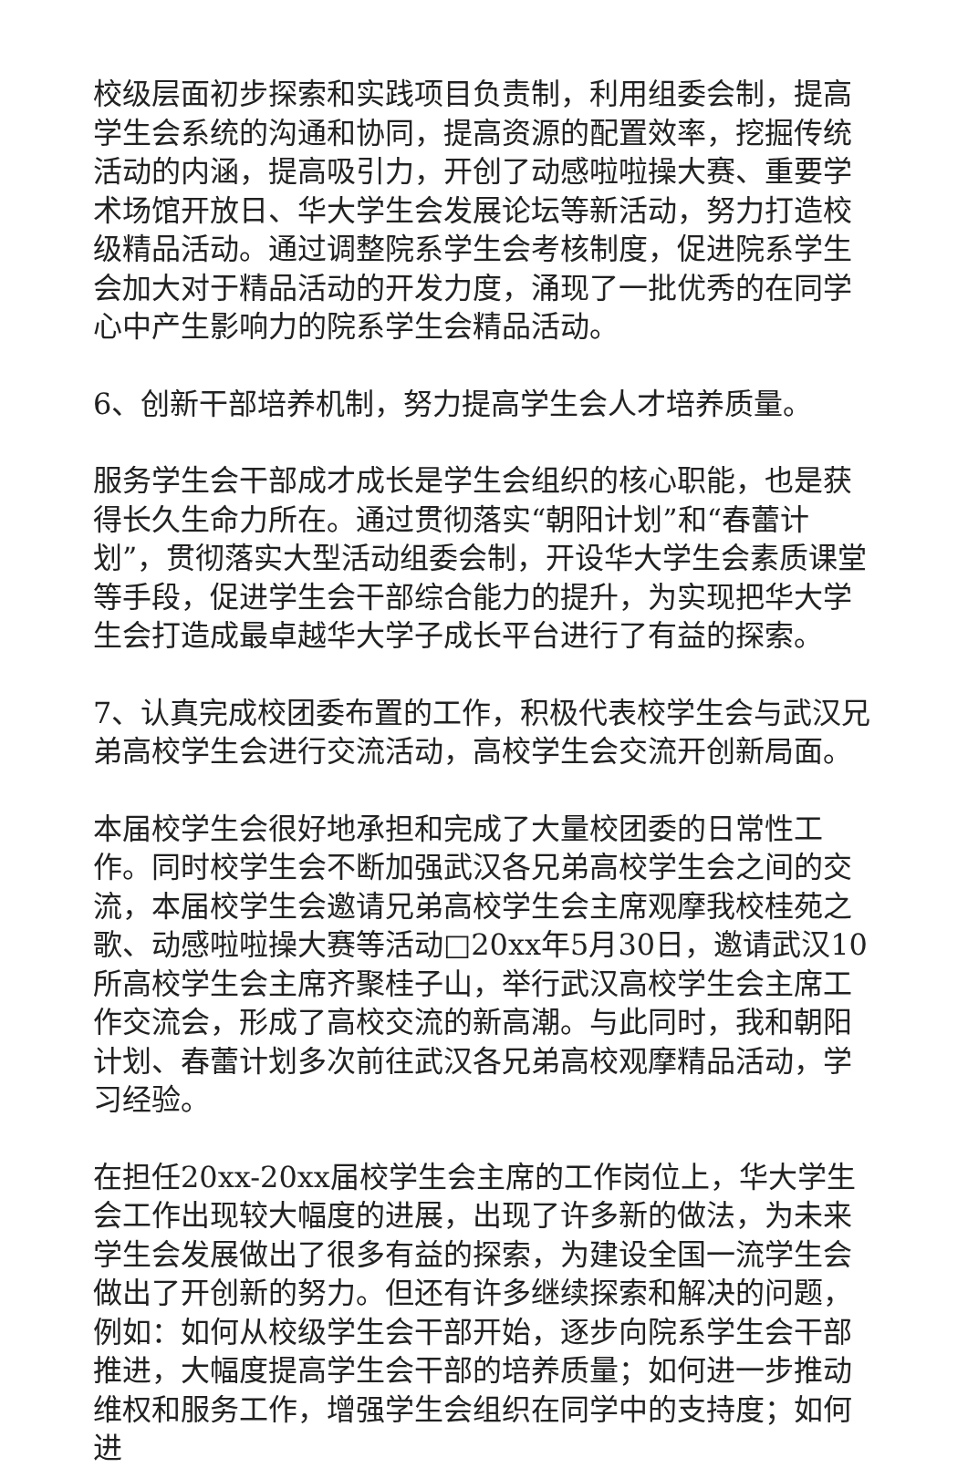校级层面初步探索和实践项目负责制，利用组委会制，提高学生会系统的沟通和协同，提高资源的配置效率，挖掘传统活动的内涵，提高吸引力，开创了动感啦啦操大赛、重要学术场馆开放日、华大学生会发展论坛等新活动，努力打造校级精品活动。通过调整院系学生会考核制度，促进院系学生会加大对于精品活动的开发力度，涌现了一批优秀的在同学心中产生影响力的院系学生会精品活动。
6、创新干部培养机制，努力提高学生会人才培养质量。
服务学生会干部成才成长是学生会组织的核心职能，也是获得长久生命力所在。通过贯彻落实“朝阳计划”和“春蕾计划”，贯彻落实大型活动组委会制，开设华大学生会素质课堂等手段，促进学生会干部综合能力的提升，为实现把华大学生会打造成最卓越华大学子成长平台进行了有益的探索。
7、认真完成校团委布置的工作，积极代表校学生会与武汉兄弟高校学生会进行交流活动，高校学生会交流开创新局面。
本届校学生会很好地承担和完成了大量校团委的日常性工作。同时校学生会不断加强武汉各兄弟高校学生会之间的交流，本届校学生会邀请兄弟高校学生会主席观摩我校桂苑之歌、动感啦啦操大赛等活动□20xx年5月30日，邀请武汉10所高校学生会主席齐聚桂子山，举行武汉高校学生会主席工作交流会，形成了高校交流的新高潮。与此同时，我和朝阳计划、春蕾计划多次前往武汉各兄弟高校观摩精品活动，学习经验。
在担任20xx-20xx届校学生会主席的工作岗位上，华大学生会工作出现较大幅度的进展，出现了许多新的做法，为未来学生会发展做出了很多有益的探索，为建设全国一流学生会做出了开创新的努力。但还有许多继续探索和解决的问题，例如：如何从校级学生会干部开始，逐步向院系学生会干部推进，大幅度提高学生会干部的培养质量；如何进一步推动维权和服务工作，增强学生会组织在同学中的支持度；如何进